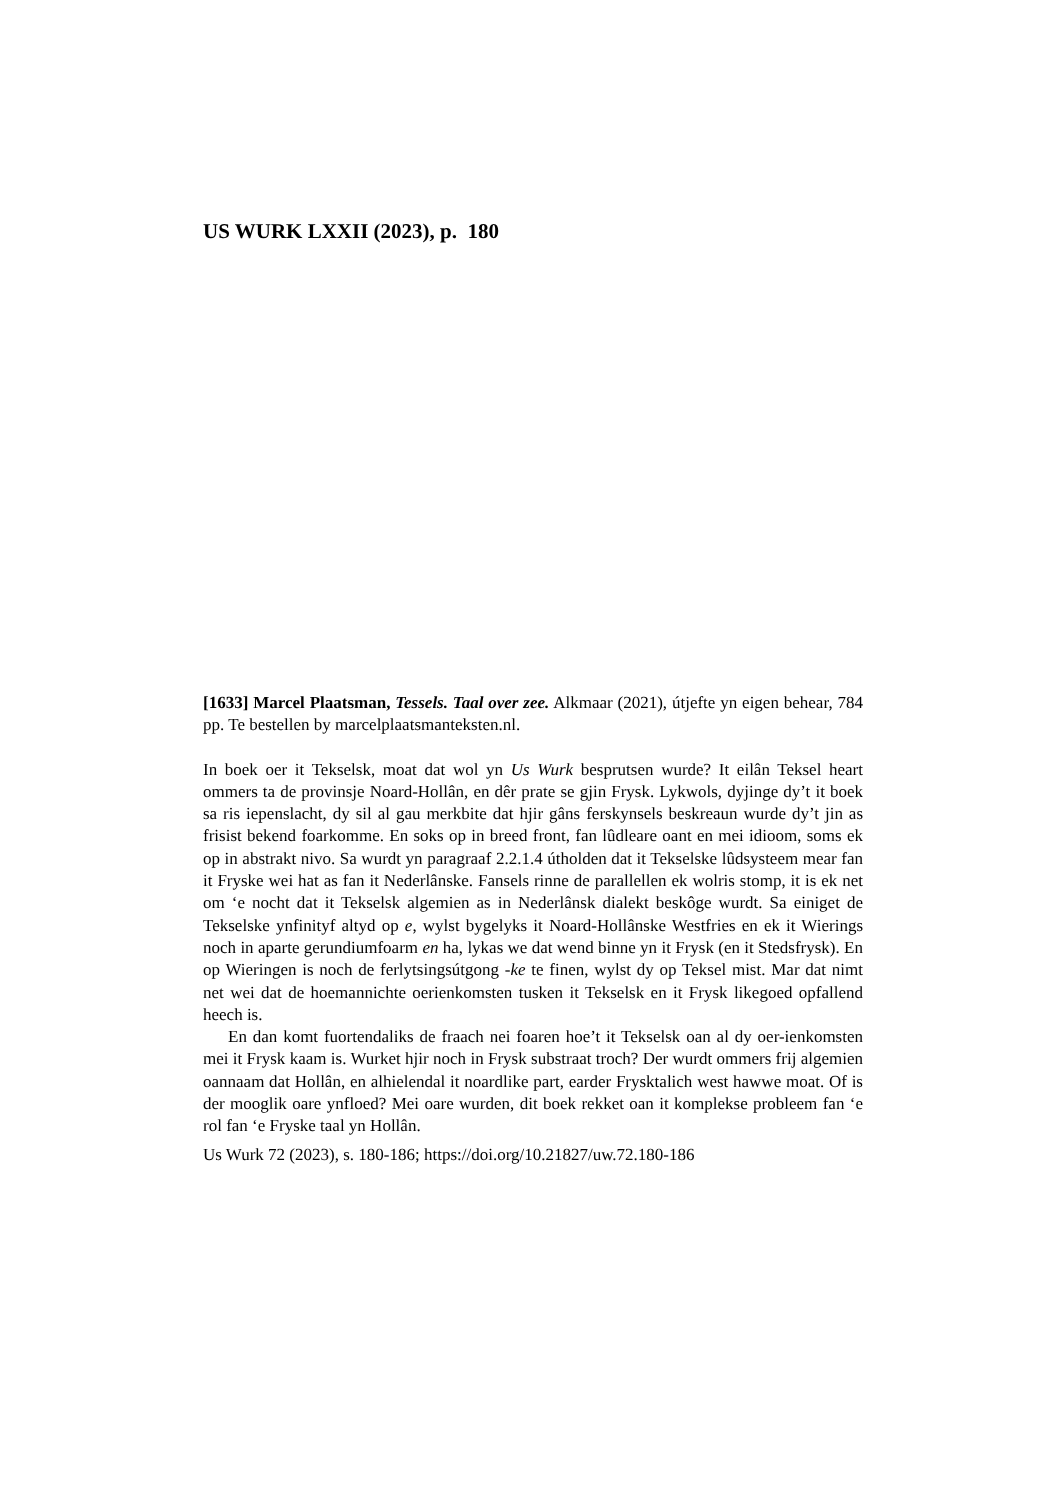US WURK LXXII (2023), p. 180
[1633] Marcel Plaatsman, Tessels. Taal over zee. Alkmaar (2021), útjefte yn eigen behear, 784 pp. Te bestellen by marcelplaatsmanteksten.nl.
In boek oer it Tekselsk, moat dat wol yn Us Wurk besprutsen wurde? It eilân Teksel heart ommers ta de provinsje Noard-Hollân, en dêr prate se gjin Frysk. Lykwols, dyjinge dy’t it boek sa ris iepenslacht, dy sil al gau merkbite dat hjir gâns ferskynsels beskreaun wurde dy’t jin as frisist bekend foarkomme. En soks op in breed front, fan lûdleare oant en mei idioom, soms ek op in abstrakt nivo. Sa wurdt yn paragraaf 2.2.1.4 útholden dat it Tekselske lûdsysteem mear fan it Fryske wei hat as fan it Nederlânske. Fansels rinne de parallellen ek wolris stomp, it is ek net om ‘e nocht dat it Tekselsk algemien as in Nederlânsk dialekt beskôge wurdt. Sa einiget de Tekselske ynfinityf altyd op e, wylst bygelyks it Noard-Hollânske Westfries en ek it Wierings noch in aparte gerundiumfoarm en ha, lykas we dat wend binne yn it Frysk (en it Stedsfrysk). En op Wieringen is noch de ferlytsingsútgong -ke te finen, wylst dy op Teksel mist. Mar dat nimt net wei dat de hoemannichte oerienkomsten tusken it Tekselsk en it Frysk likegoed opfallend heech is.
En dan komt fuortendaliks de fraach nei foaren hoe’t it Tekselsk oan al dy oer-ienkomsten mei it Frysk kaam is. Wurket hjir noch in Frysk substraat troch? Der wurdt ommers frij algemien oannaam dat Hollân, en alhielendal it noardlike part, earder Frysktalich west hawwe moat. Of is der mooglik oare ynfloed? Mei oare wurden, dit boek rekket oan it komplekse probleem fan ‘e rol fan ‘e Fryske taal yn Hollân.
Us Wurk 72 (2023), s. 180-186; https://doi.org/10.21827/uw.72.180-186